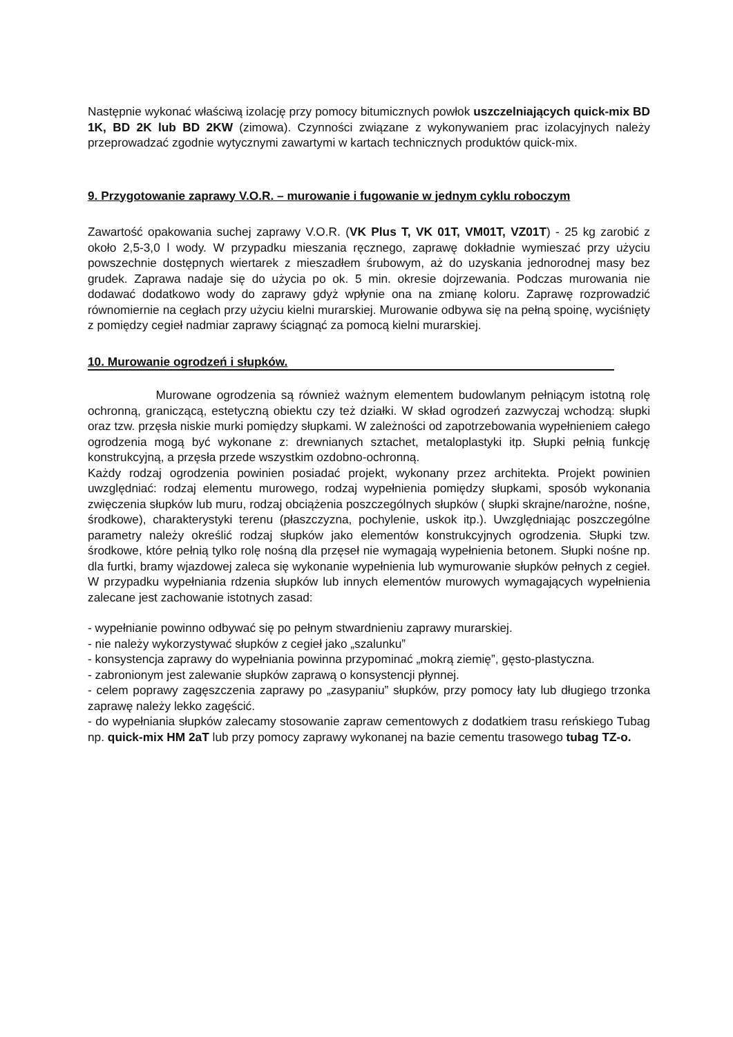Następnie wykonać właściwą izolację przy pomocy bitumicznych powłok uszczelniających quick-mix BD 1K, BD 2K lub BD 2KW (zimowa). Czynności związane z wykonywaniem prac izolacyjnych należy przeprowadzać zgodnie wytycznymi zawartymi w kartach technicznych produktów quick-mix.
9. Przygotowanie zaprawy V.O.R. – murowanie i fugowanie w jednym cyklu roboczym
Zawartość opakowania suchej zaprawy V.O.R. (VK Plus T, VK 01T, VM01T, VZ01T) - 25 kg zarobić z około 2,5-3,0 l wody. W przypadku mieszania ręcznego, zaprawę dokładnie wymieszać przy użyciu powszechnie dostępnych wiertarek z mieszadłem śrubowym, aż do uzyskania jednorodnej masy bez grudek. Zaprawa nadaje się do użycia po ok. 5 min. okresie dojrzewania. Podczas murowania nie dodawać dodatkowo wody do zaprawy gdyż wpłynie ona na zmianę koloru. Zaprawę rozprowadzić równomiernie na cegłach przy użyciu kielni murarskiej. Murowanie odbywa się na pełną spoinę, wyciśnięty z pomiędzy cegieł nadmiar zaprawy ściągnąć za pomocą kielni murarskiej.
10. Murowanie ogrodzeń i słupków.
Murowane ogrodzenia są również ważnym elementem budowlanym pełniącym istotną rolę ochronną, graniczącą, estetyczną obiektu czy też działki. W skład ogrodzeń zazwyczaj wchodzą: słupki oraz tzw. przęsła niskie murki pomiędzy słupkami. W zależności od zapotrzebowania wypełnieniem całego ogrodzenia mogą być wykonane z: drewnianych sztachet, metaloplastyki itp. Słupki pełnią funkcję konstrukcyjną, a przęsła przede wszystkim ozdobno-ochronną.
Każdy rodzaj ogrodzenia powinien posiadać projekt, wykonany przez architekta. Projekt powinien uwzględniać: rodzaj elementu murowego, rodzaj wypełnienia pomiędzy słupkami, sposób wykonania zwięczenia słupków lub muru, rodzaj obciążenia poszczególnych słupków ( słupki skrajne/narożne, nośne, środkowe), charakterystyki terenu (płaszczyzna, pochylenie, uskok itp.). Uwzględniając poszczególne parametry należy określić rodzaj słupków jako elementów konstrukcyjnych ogrodzenia. Słupki tzw. środkowe, które pełnią tylko rolę nośną dla przęseł nie wymagają wypełnienia betonem. Słupki nośne np. dla furtki, bramy wjazdowej zaleca się wykonanie wypełnienia lub wymurowanie słupków pełnych z cegieł. W przypadku wypełniania rdzenia słupków lub innych elementów murowych wymagających wypełnienia zalecane jest zachowanie istotnych zasad:
- wypełnianie powinno odbywać się po pełnym stwardnieniu zaprawy murarskiej.
- nie należy wykorzystywać słupków z cegieł jako „szalunku”
- konsystencja zaprawy do wypełniania powinna przypominać „mokrą ziemię”, gęsto-plastyczna.
- zabronionym jest zalewanie słupków zaprawą o konsystencji płynnej.
- celem poprawy zagęszczenia zaprawy po „zasypaniu” słupków, przy pomocy łaty lub długiego trzonka zaprawę należy lekko zagęścić.
- do wypełniania słupków zalecamy stosowanie zapraw cementowych z dodatkiem trasu reńskiego Tubag np. quick-mix HM 2aT lub przy pomocy zaprawy wykonanej na bazie cementu trasowego tubag TZ-o.